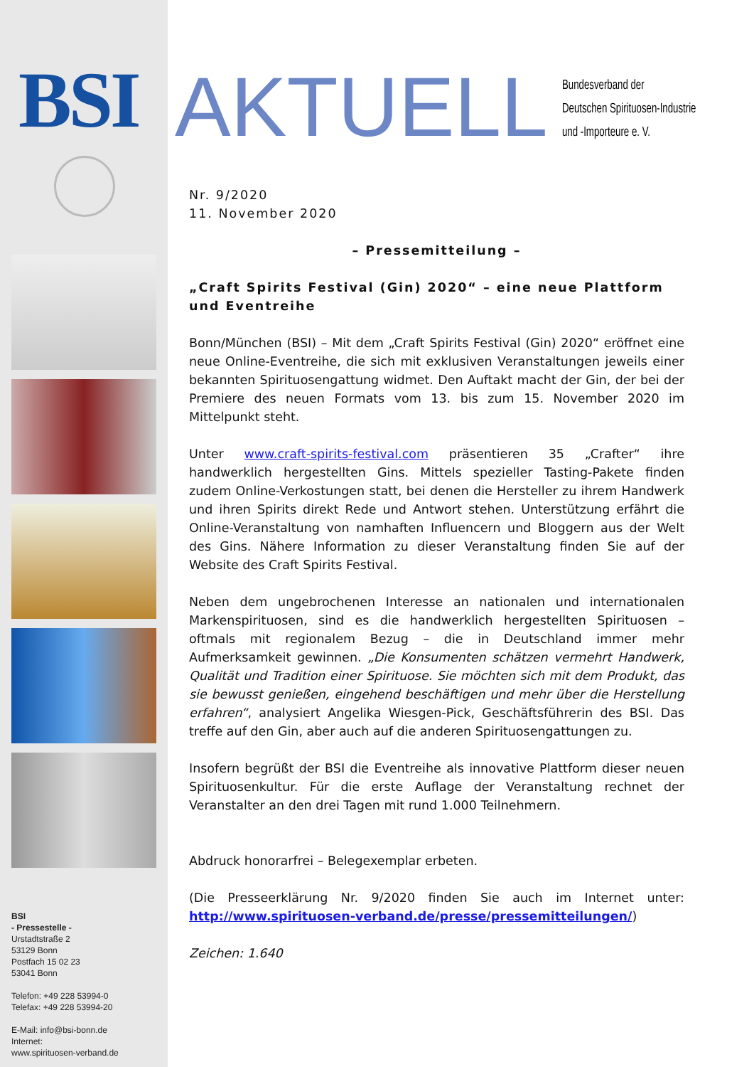BSI
BSI
- Pressestelle -
Urstadtstraße 2
53129 Bonn
Postfach 15 02 23
53041 Bonn
Telefon: +49 228 53994-0
Telefax: +49 228 53994-20
E-Mail: info@bsi-bonn.de
Internet:
www.spirituosen-verband.de
AKTUELL
Bundesverband der
Deutschen Spirituosen-Industrie
und -Importeure e. V.
Nr. 9/2020
11. November 2020
– Pressemitteilung –
„Craft Spirits Festival (Gin) 2020“ – eine neue Plattform und Eventreihe
Bonn/München (BSI) – Mit dem „Craft Spirits Festival (Gin) 2020“ eröffnet eine neue Online-Eventreihe, die sich mit exklusiven Veranstaltungen jeweils einer bekannten Spirituosengattung widmet. Den Auftakt macht der Gin, der bei der Premiere des neuen Formats vom 13. bis zum 15. November 2020 im Mittelpunkt steht.
Unter www.craft-spirits-festival.com präsentieren 35 „Crafter“ ihre handwerklich hergestellten Gins. Mittels spezieller Tasting-Pakete finden zudem Online-Verkostungen statt, bei denen die Hersteller zu ihrem Handwerk und ihren Spirits direkt Rede und Antwort stehen. Unterstützung erfährt die Online-Veranstaltung von namhaften Influencern und Bloggern aus der Welt des Gins. Nähere Information zu dieser Veranstaltung finden Sie auf der Website des Craft Spirits Festival.
Neben dem ungebrochenen Interesse an nationalen und internationalen Markenspirituosen, sind es die handwerklich hergestellten Spirituosen – oftmals mit regionalem Bezug – die in Deutschland immer mehr Aufmerksamkeit gewinnen. „Die Konsumenten schätzen vermehrt Handwerk, Qualität und Tradition einer Spirituose. Sie möchten sich mit dem Produkt, das sie bewusst genießen, eingehend beschäftigen und mehr über die Herstellung erfahren“, analysiert Angelika Wiesgen-Pick, Geschäftsführerin des BSI. Das treffe auf den Gin, aber auch auf die anderen Spirituosengattungen zu.
Insofern begrüßt der BSI die Eventreihe als innovative Plattform dieser neuen Spirituosenkultur. Für die erste Auflage der Veranstaltung rechnet der Veranstalter an den drei Tagen mit rund 1.000 Teilnehmern.
Abdruck honorarfrei – Belegexemplar erbeten.
(Die Presseerklärung Nr. 9/2020 finden Sie auch im Internet unter: http://www.spirituosen-verband.de/presse/pressemitteilungen/)
Zeichen: 1.640